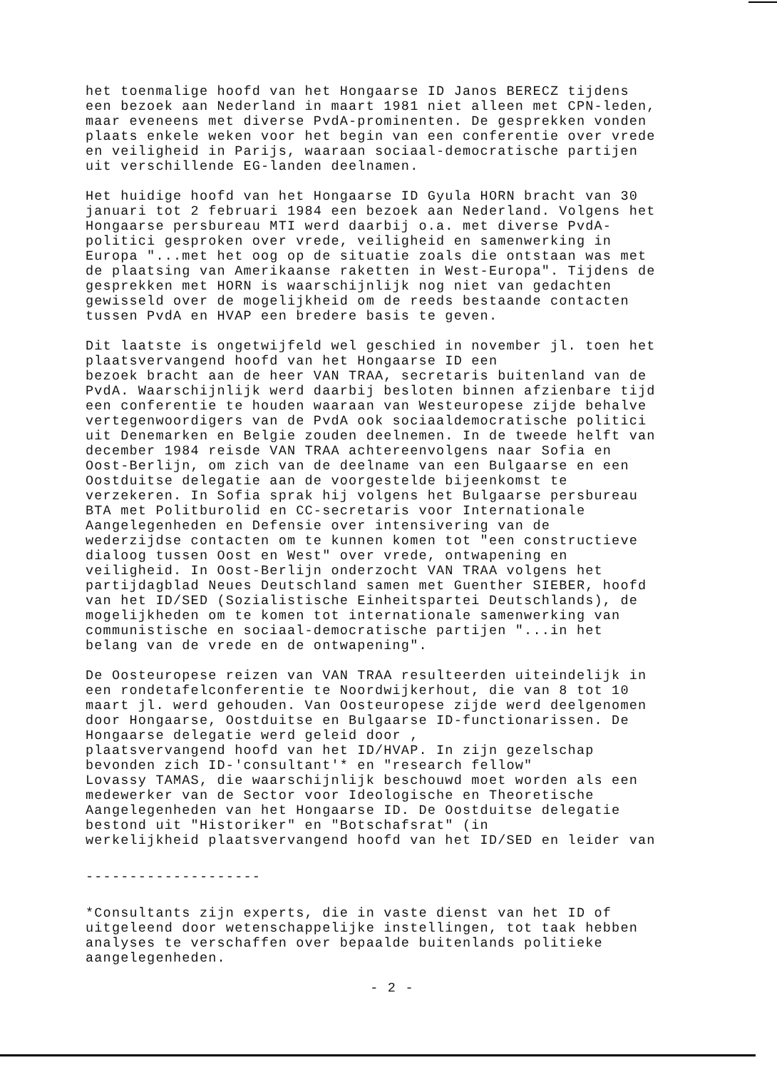het toenmalige hoofd van het Hongaarse ID Janos BERECZ tijdens een bezoek aan Nederland in maart 1981 niet alleen met CPN-leden, maar eveneens met diverse PvdA-prominenten. De gesprekken vonden plaats enkele weken voor het begin van een conferentie over vrede en veiligheid in Parijs, waaraan sociaal-democratische partijen uit verschillende EG-landen deelnamen.
Het huidige hoofd van het Hongaarse ID Gyula HORN bracht van 30 januari tot 2 februari 1984 een bezoek aan Nederland. Volgens het Hongaarse persbureau MTI werd daarbij o.a. met diverse PvdA- politici gesproken over vrede, veiligheid en samenwerking in Europa "...met het oog op de situatie zoals die ontstaan was met de plaatsing van Amerikaanse raketten in West-Europa". Tijdens de gesprekken met HORN is waarschijnlijk nog niet van gedachten gewisseld over de mogelijkheid om de reeds bestaande contacten tussen PvdA en HVAP een bredere basis te geven.
Dit laatste is ongetwijfeld wel geschied in november jl. toen het plaatsvervangend hoofd van het Hongaarse ID een bezoek bracht aan de heer VAN TRAA, secretaris buitenland van de PvdA. Waarschijnlijk werd daarbij besloten binnen afzienbare tijd een conferentie te houden waaraan van Westeuropese zijde behalve vertegenwoordigers van de PvdA ook sociaaldemocratische politici uit Denemarken en Belgie zouden deelnemen. In de tweede helft van december 1984 reisde VAN TRAA achtereenvolgens naar Sofia en Oost-Berlijn, om zich van de deelname van een Bulgaarse en een Oostduitse delegatie aan de voorgestelde bijeenkomst te verzekeren. In Sofia sprak hij volgens het Bulgaarse persbureau BTA met Politburolid en CC-secretaris voor Internationale Aangelegenheden en Defensie over intensivering van de wederzijdse contacten om te kunnen komen tot "een constructieve dialoog tussen Oost en West" over vrede, ontwapening en veiligheid. In Oost-Berlijn onderzocht VAN TRAA volgens het partijdagblad Neues Deutschland samen met Guenther SIEBER, hoofd van het ID/SED (Sozialistische Einheitspartei Deutschlands), de mogelijkheden om te komen tot internationale samenwerking van communistische en sociaal-democratische partijen "...in het belang van de vrede en de ontwapening".
De Oosteuropese reizen van VAN TRAA resulteerden uiteindelijk in een rondetafelconferentie te Noordwijkerhout, die van 8 tot 10 maart jl. werd gehouden. Van Oosteuropese zijde werd deelgenomen door Hongaarse, Oostduitse en Bulgaarse ID-functionarissen. De Hongaarse delegatie werd geleid door , plaatsvervangend hoofd van het ID/HVAP. In zijn gezelschap bevonden zich ID-'consultant'* en "research fellow" Lovassy TAMAS, die waarschijnlijk beschouwd moet worden als een medewerker van de Sector voor Ideologische en Theoretische Aangelegenheden van het Hongaarse ID. De Oostduitse delegatie bestond uit "Historiker" en "Botschafsrat" (in werkelijkheid plaatsvervangend hoofd van het ID/SED en leider van
--------------------
*Consultants zijn experts, die in vaste dienst van het ID of uitgeleend door wetenschappelijke instellingen, tot taak hebben analyses te verschaffen over bepaalde buitenlands politieke aangelegenheden.
- 2 -